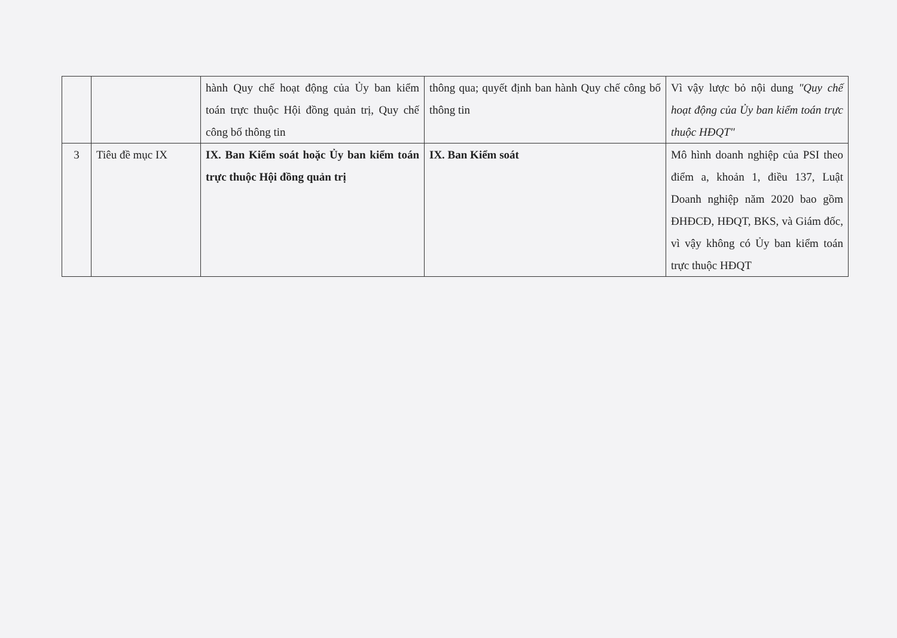| | | hành Quy chế hoạt động của Ủy ban kiểm toán trực thuộc Hội đồng quản trị, Quy chế công bố thông tin | thông qua; quyết định ban hành Quy chế công bố thông tin | Vì vậy lược bỏ nội dung "Quy chế hoạt động của Ủy ban kiểm toán trực thuộc HĐQT" |
| 3 | Tiêu đề mục IX | IX. Ban Kiểm soát hoặc Ủy ban kiểm toán trực thuộc Hội đồng quản trị | IX. Ban Kiểm soát | Mô hình doanh nghiệp của PSI theo điểm a, khoản 1, điều 137, Luật Doanh nghiệp năm 2020 bao gồm ĐHĐCĐ, HĐQT, BKS, và Giám đốc, vì vậy không có Ủy ban kiểm toán trực thuộc HĐQT |